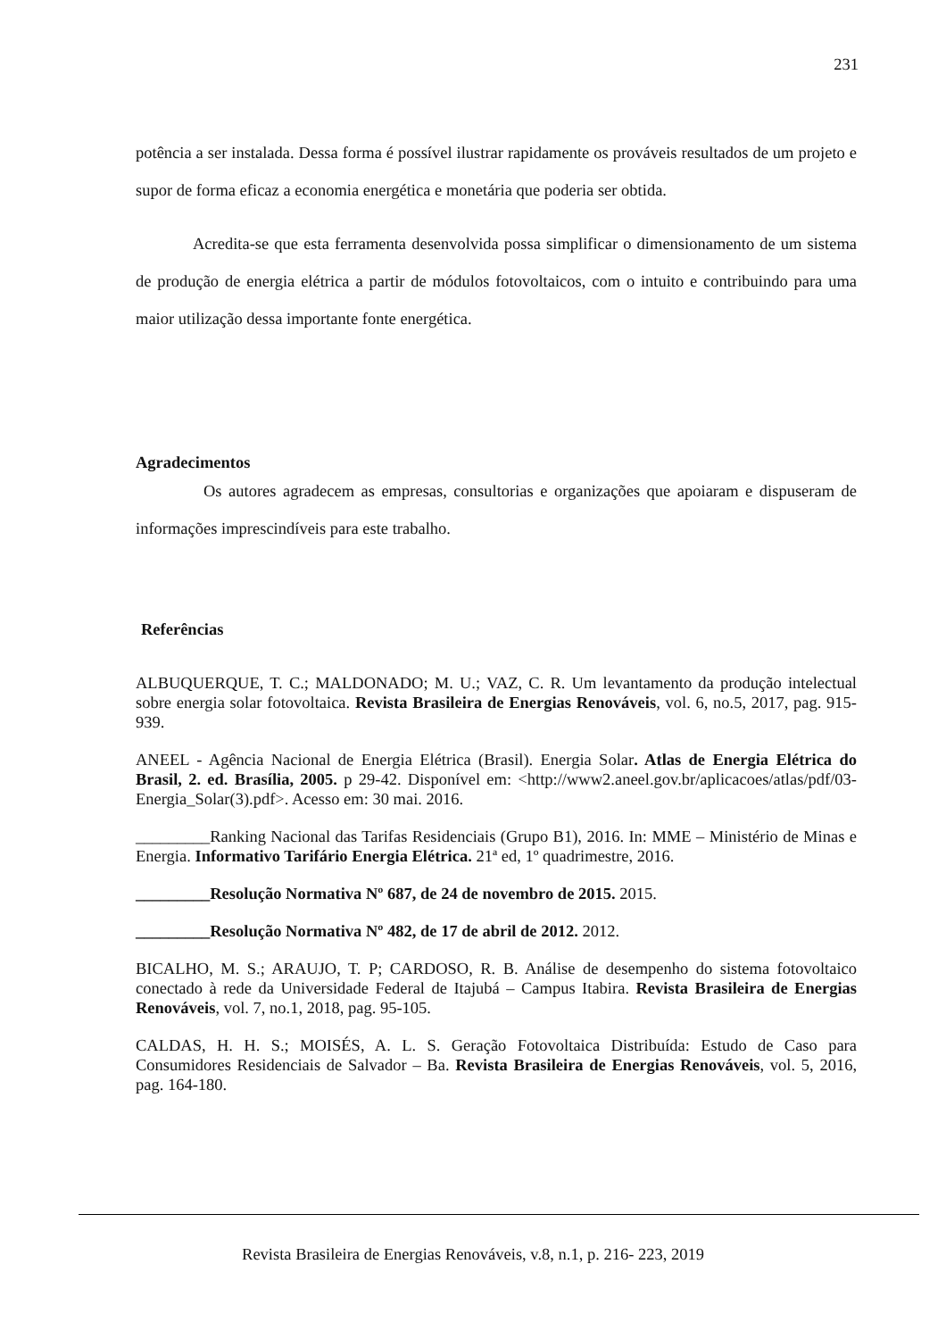231
potência a ser instalada. Dessa forma é possível ilustrar rapidamente os prováveis resultados de um projeto e supor de forma eficaz a economia energética e monetária que poderia ser obtida.
Acredita-se que esta ferramenta desenvolvida possa simplificar o dimensionamento de um sistema de produção de energia elétrica a partir de módulos fotovoltaicos, com o intuito e contribuindo para uma maior utilização dessa importante fonte energética.
Agradecimentos
Os autores agradecem as empresas, consultorias e organizações que apoiaram e dispuseram de informações imprescindíveis para este trabalho.
Referências
ALBUQUERQUE, T. C.; MALDONADO; M. U.; VAZ, C. R. Um levantamento da produção intelectual sobre energia solar fotovoltaica. Revista Brasileira de Energias Renováveis, vol. 6, no.5, 2017, pag. 915-939.
ANEEL - Agência Nacional de Energia Elétrica (Brasil). Energia Solar. Atlas de Energia Elétrica do Brasil, 2. ed. Brasília, 2005. p 29-42. Disponível em: <http://www2.aneel.gov.br/aplicacoes/atlas/pdf/03-Energia_Solar(3).pdf>. Acesso em: 30 mai. 2016.
_________Ranking Nacional das Tarifas Residenciais (Grupo B1), 2016. In: MME – Ministério de Minas e Energia. Informativo Tarifário Energia Elétrica. 21ª ed, 1º quadrimestre, 2016.
_________Resolução Normativa Nº 687, de 24 de novembro de 2015. 2015.
_________Resolução Normativa Nº 482, de 17 de abril de 2012. 2012.
BICALHO, M. S.; ARAUJO, T. P; CARDOSO, R. B. Análise de desempenho do sistema fotovoltaico conectado à rede da Universidade Federal de Itajubá – Campus Itabira. Revista Brasileira de Energias Renováveis, vol. 7, no.1, 2018, pag. 95-105.
CALDAS, H. H. S.; MOISÉS, A. L. S. Geração Fotovoltaica Distribuída: Estudo de Caso para Consumidores Residenciais de Salvador – Ba. Revista Brasileira de Energias Renováveis, vol. 5, 2016, pag. 164-180.
Revista Brasileira de Energias Renováveis, v.8, n.1, p. 216- 223, 2019